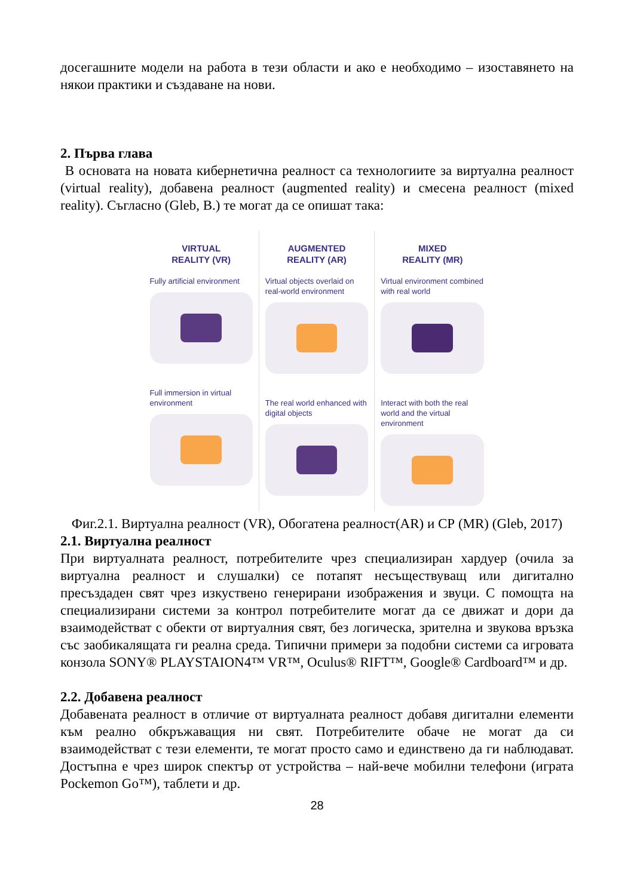досегашните модели на работа в тези области и ако е необходимо – изоставянето на някои практики и създаване на нови.
2. Първа глава
В основата на новата кибернетична реалност са технологиите за виртуална реалност (virtual reality), добавена реалност (augmented reality) и смесена реалност (mixed reality). Съгласно (Gleb, B.) те могат да се опишат така:
VIRTUAL
REALITY (VR)
Fully artificial environment
Full immersion in virtual environment
AUGMENTED
REALITY (AR)
Virtual objects overlaid on real-world environment
The real world enhanced with digital objects
MIXED
REALITY (MR)
Virtual environment combined with real world
Interact with both the real world and the virtual environment
Фиг.2.1. Виртуална реалност (VR), Обогатена реалност(AR) и СР (MR) (Gleb, 2017)
2.1. Виртуална реалност
При виртуалната реалност, потребителите чрез специализиран хардуер (очила за виртуална реалност и слушалки) се потапят несъществуващ или дигитално пресъздаден свят чрез изкуствено генерирани изображения и звуци. С помощта на специализирани системи за контрол потребителите могат да се движат и дори да взаимодействат с обекти от виртуалния свят, без логическа, зрителна и звукова връзка със заобикалящата ги реална среда. Типични примери за подобни системи са игровата конзола SONY® PLAYSTAION4™ VR™, Oculus® RIFT™, Google® Cardboard™ и др.
2.2. Добавена реалност
Добавената реалност в отличие от виртуалната реалност добавя дигитални елементи към реално обкръжаващия ни свят. Потребителите обаче не могат да си взаимодействат с тези елементи, те могат просто само и единствено да ги наблюдават. Достъпна е чрез широк спектър от устройства – най-вече мобилни телефони (играта Pockemon Go™), таблети и др.
28